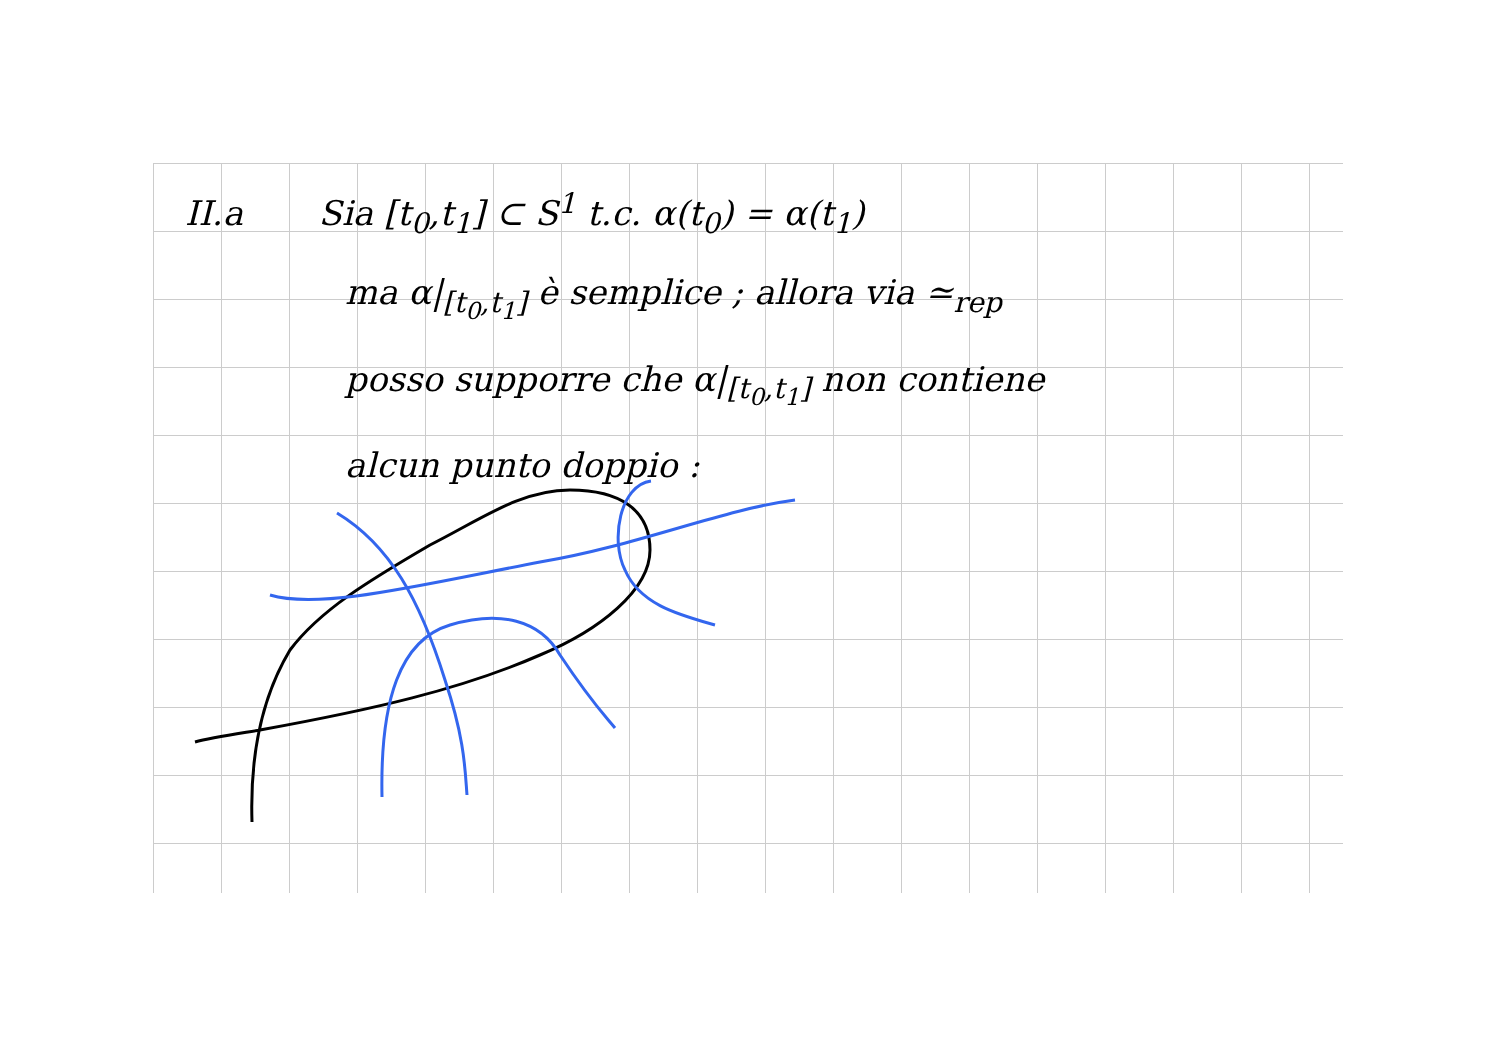II.a Sia [t<sub>0</sub>,t<sub>1</sub>] ⊂ S<sup>1</sup> t.c. α(t<sub>0</sub>) = α(t<sub>1</sub>)
ma α|<sub>[t<sub>0</sub>,t<sub>1</sub>]</sub> è semplice ; allora via ≃<sub>rep</sub>
posso supporre che α|<sub>[t<sub>0</sub>,t<sub>1</sub>]</sub> non contiene
alcun punto doppio :